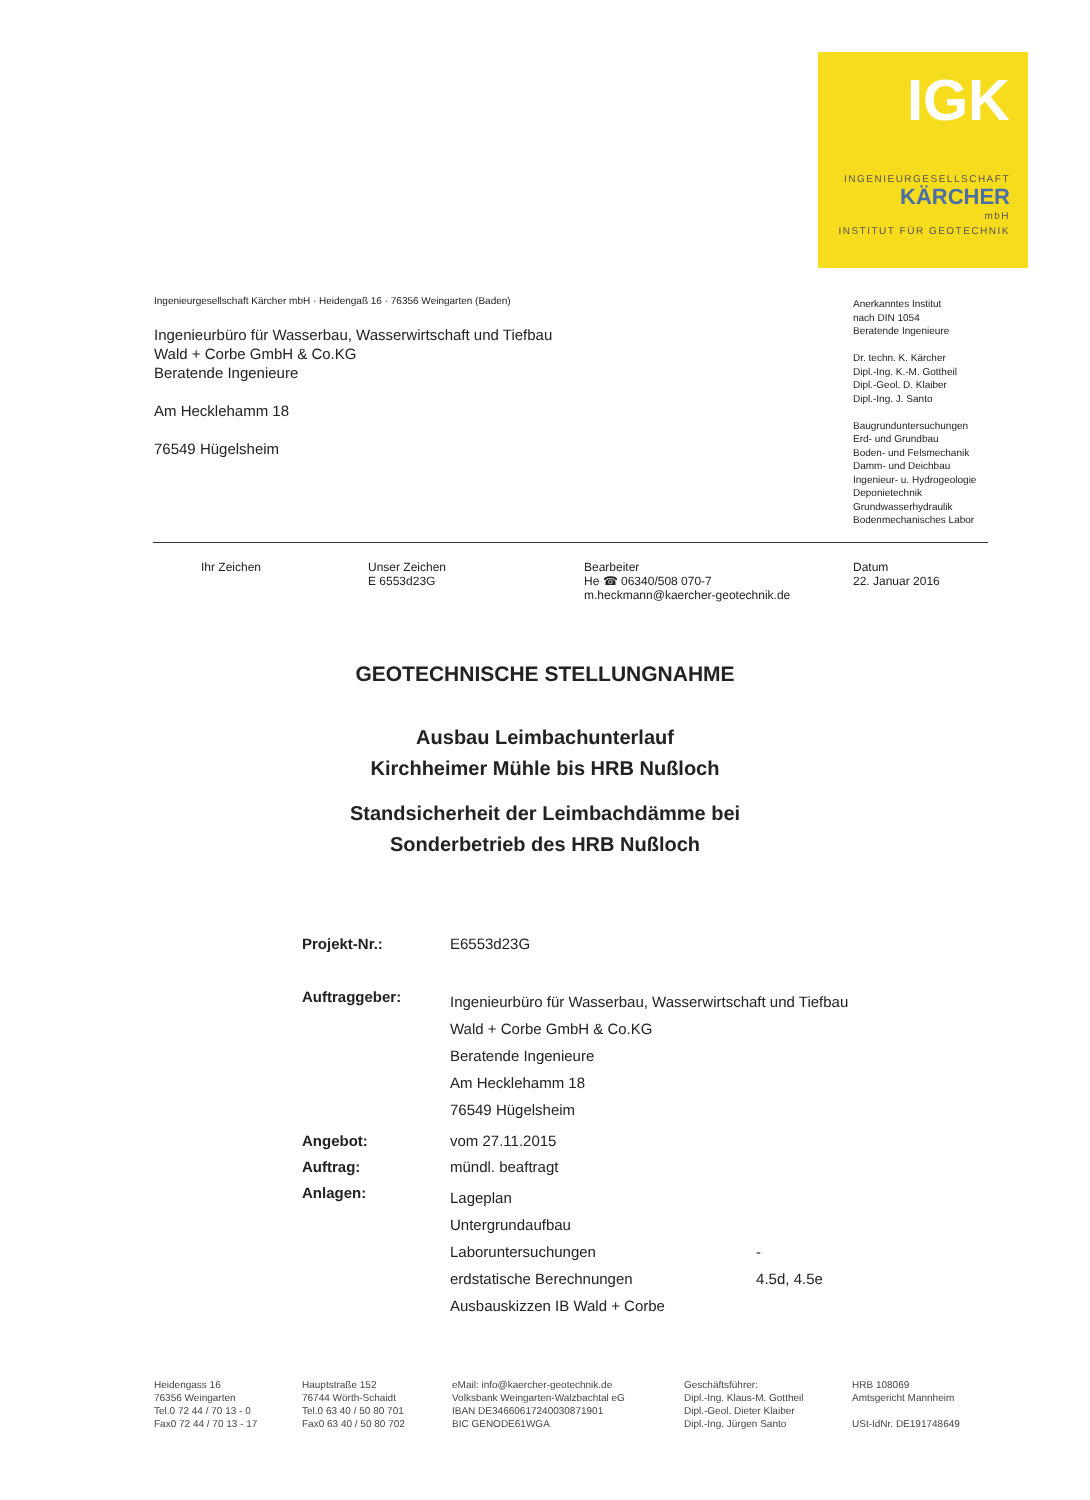IGK
INGENIEURGESELLSCHAFT
KÄRCHER
mbH
INSTITUT FÜR GEOTECHNIK
Ingenieurgesellschaft Kärcher mbH · Heidengaß 16 · 76356 Weingarten (Baden)
Ingenieurbüro für Wasserbau, Wasserwirtschaft und Tiefbau
Wald + Corbe GmbH & Co.KG
Beratende Ingenieure
Am Hecklehamm 18
76549 Hügelsheim
Anerkanntes Institut
nach DIN 1054
Beratende Ingenieure
Dr. techn. K. Kärcher
Dipl.-Ing. K.-M. Gottheil
Dipl.-Geol. D. Klaiber
Dipl.-Ing. J. Santo
Baugrunduntersuchungen
Erd- und Grundbau
Boden- und Felsmechanik
Damm- und Deichbau
Ingenieur- u. Hydrogeologie
Deponietechnik
Grundwasserhydraulik
Bodenmechanisches Labor
Ihr Zeichen
Unser Zeichen
E 6553d23G
Bearbeiter
He ☎ 06340/508 070-7
m.heckmann@kaercher-geotechnik.de
Datum
22. Januar 2016
GEOTECHNISCHE STELLUNGNAHME
Ausbau Leimbachunterlauf
Kirchheimer Mühle bis HRB Nußloch
Standsicherheit der Leimbachdämme bei
Sonderbetrieb des HRB Nußloch
| Projekt-Nr.: | E6553d23G | |
| Auftraggeber: | Ingenieurbüro für Wasserbau, Wasserwirtschaft und Tiefbau Wald + Corbe GmbH & Co.KG Beratende Ingenieure Am Hecklehamm 18 76549 Hügelsheim | |
| Angebot: | vom 27.11.2015 | |
| Auftrag: | mündl. beaftragt | |
| Anlagen: | Lageplan Untergrundaufbau Laboruntersuchungen erdstatische Berechnungen Ausbauskizzen IB Wald + Corbe | - 4.5d, 4.5e |
Heidengass 16
76356 Weingarten
Tel.0 72 44 / 70 13 - 0
Fax0 72 44 / 70 13 - 17
Hauptstraße 152
76744 Wörth-Schaidt
Tel.0 63 40 / 50 80 701
Fax0 63 40 / 50 80 702
eMail: info@kaercher-geotechnik.de
Volksbank Weingarten-Walzbachtal eG
IBAN DE34660617240030871901
BIC GENODE61WGA
Geschäftsführer:
Dipl.-Ing. Klaus-M. Gottheil
Dipl.-Geol. Dieter Klaiber
Dipl.-Ing. Jürgen Santo
HRB 108069
Amtsgericht Mannheim
USt-IdNr. DE191748649